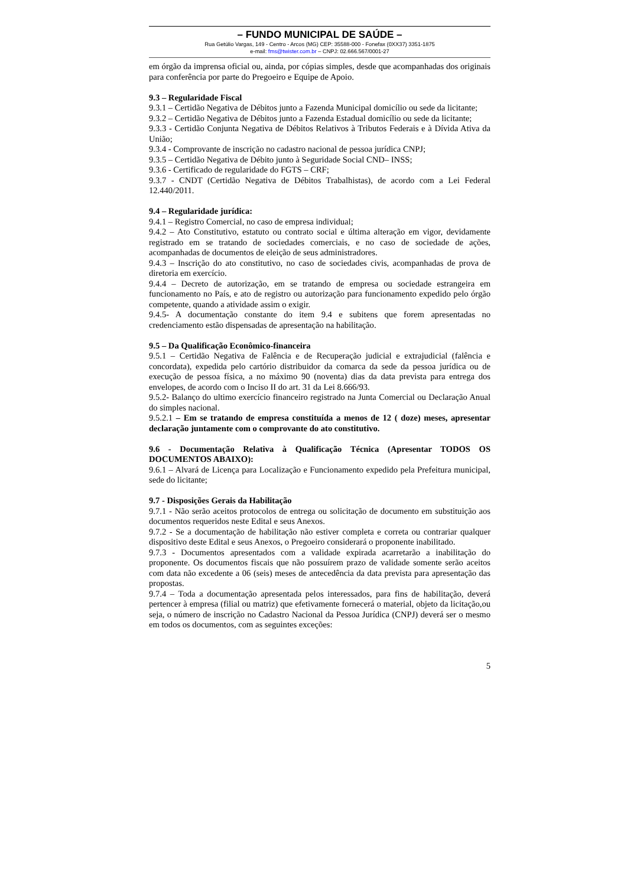– FUNDO MUNICIPAL DE SAÚDE –
Rua Getúlio Vargas, 149 - Centro - Arcos (MG) CEP: 35588-000 - Fonefax (0XX37) 3351-1875
e-mail: fms@twister.com.br – CNPJ: 02.666.567/0001-27
em órgão da imprensa oficial ou, ainda, por cópias simples, desde que acompanhadas dos originais para conferência por parte do Pregoeiro e Equipe de Apoio.
9.3 – Regularidade Fiscal
9.3.1 – Certidão Negativa de Débitos junto a Fazenda Municipal domicílio ou sede da licitante;
9.3.2 – Certidão Negativa de Débitos junto a Fazenda Estadual domicílio ou sede da licitante;
9.3.3 - Certidão Conjunta Negativa de Débitos Relativos à Tributos Federais e à Dívida Ativa da União;
9.3.4 - Comprovante de inscrição no cadastro nacional de pessoa jurídica CNPJ;
9.3.5 – Certidão Negativa de Débito junto à Seguridade Social CND– INSS;
9.3.6 - Certificado de regularidade do FGTS – CRF;
9.3.7 - CNDT (Certidão Negativa de Débitos Trabalhistas), de acordo com a Lei Federal 12.440/2011.
9.4 – Regularidade jurídica:
9.4.1 – Registro Comercial, no caso de empresa individual;
9.4.2 – Ato Constitutivo, estatuto ou contrato social e última alteração em vigor, devidamente registrado em se tratando de sociedades comerciais, e no caso de sociedade de ações, acompanhadas de documentos de eleição de seus administradores.
9.4.3 – Inscrição do ato constitutivo, no caso de sociedades civis, acompanhadas de prova de diretoria em exercício.
9.4.4 – Decreto de autorização, em se tratando de empresa ou sociedade estrangeira em funcionamento no País, e ato de registro ou autorização para funcionamento expedido pelo órgão competente, quando a atividade assim o exigir.
9.4.5- A documentação constante do item 9.4 e subitens que forem apresentadas no credenciamento estão dispensadas de apresentação na habilitação.
9.5 – Da Qualificação Econômico-financeira
9.5.1 – Certidão Negativa de Falência e de Recuperação judicial e extrajudicial (falência e concordata), expedida pelo cartório distribuidor da comarca da sede da pessoa jurídica ou de execução de pessoa física, a no máximo 90 (noventa) dias da data prevista para entrega dos envelopes, de acordo com o Inciso II do art. 31 da Lei 8.666/93.
9.5.2- Balanço do ultimo exercício financeiro registrado na Junta Comercial ou Declaração Anual do simples nacional.
9.5.2.1 – Em se tratando de empresa constituída a menos de 12 ( doze) meses, apresentar declaração juntamente com o comprovante do ato constitutivo.
9.6 - Documentação Relativa à Qualificação Técnica (Apresentar TODOS OS DOCUMENTOS ABAIXO):
9.6.1 – Alvará de Licença para Localização e Funcionamento expedido pela Prefeitura municipal, sede do licitante;
9.7 - Disposições Gerais da Habilitação
9.7.1 - Não serão aceitos protocolos de entrega ou solicitação de documento em substituição aos documentos requeridos neste Edital e seus Anexos.
9.7.2 - Se a documentação de habilitação não estiver completa e correta ou contrariar qualquer dispositivo deste Edital e seus Anexos, o Pregoeiro considerará o proponente inabilitado.
9.7.3 - Documentos apresentados com a validade expirada acarretarão a inabilitação do proponente. Os documentos fiscais que não possuírem prazo de validade somente serão aceitos com data não excedente a 06 (seis) meses de antecedência da data prevista para apresentação das propostas.
9.7.4 – Toda a documentação apresentada pelos interessados, para fins de habilitação, deverá pertencer à empresa (filial ou matriz) que efetivamente fornecerá o material, objeto da licitação,ou seja, o número de inscrição no Cadastro Nacional da Pessoa Jurídica (CNPJ) deverá ser o mesmo em todos os documentos, com as seguintes exceções:
5